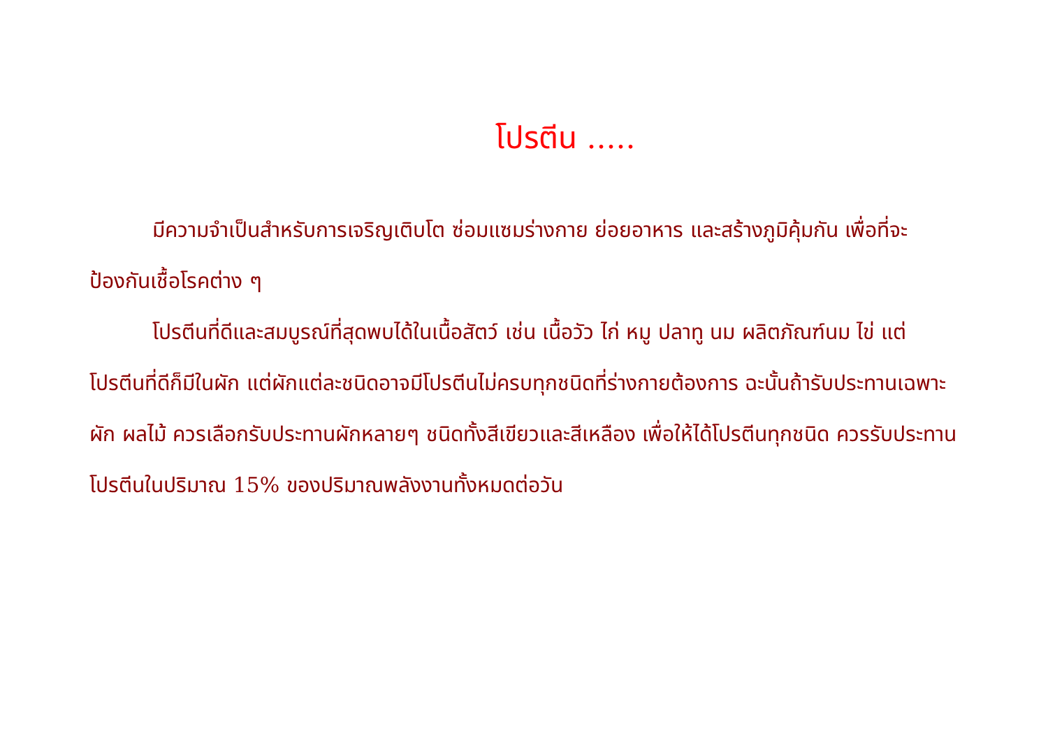โปรตีน .....
มีความจำเป็นสำหรับการเจริญเติบโต ซ่อมแซมร่างกาย ย่อยอาหาร และสร้างภูมิคุ้มกัน เพื่อที่จะป้องกันเชื้อโรคต่าง ๆ
โปรตีนที่ดีและสมบูรณ์ที่สุดพบได้ในเนื้อสัตว์ เช่น เนื้อวัว ไก่ หมู ปลาทู นม ผลิตภัณฑ์นม ไข่ แต่โปรตีนที่ดีก็มีในผัก แต่ผักแต่ละชนิดอาจมีโปรตีนไม่ครบทุกชนิดที่ร่างกายต้องการ ฉะนั้นถ้ารับประทานเฉพาะผัก ผลไม้ ควรเลือกรับประทานผักหลายๆ ชนิดทั้งสีเขียวและสีเหลือง เพื่อให้ได้โปรตีนทุกชนิด ควรรับประทานโปรตีนในปริมาณ 15% ของปริมาณพลังงานทั้งหมดต่อวัน